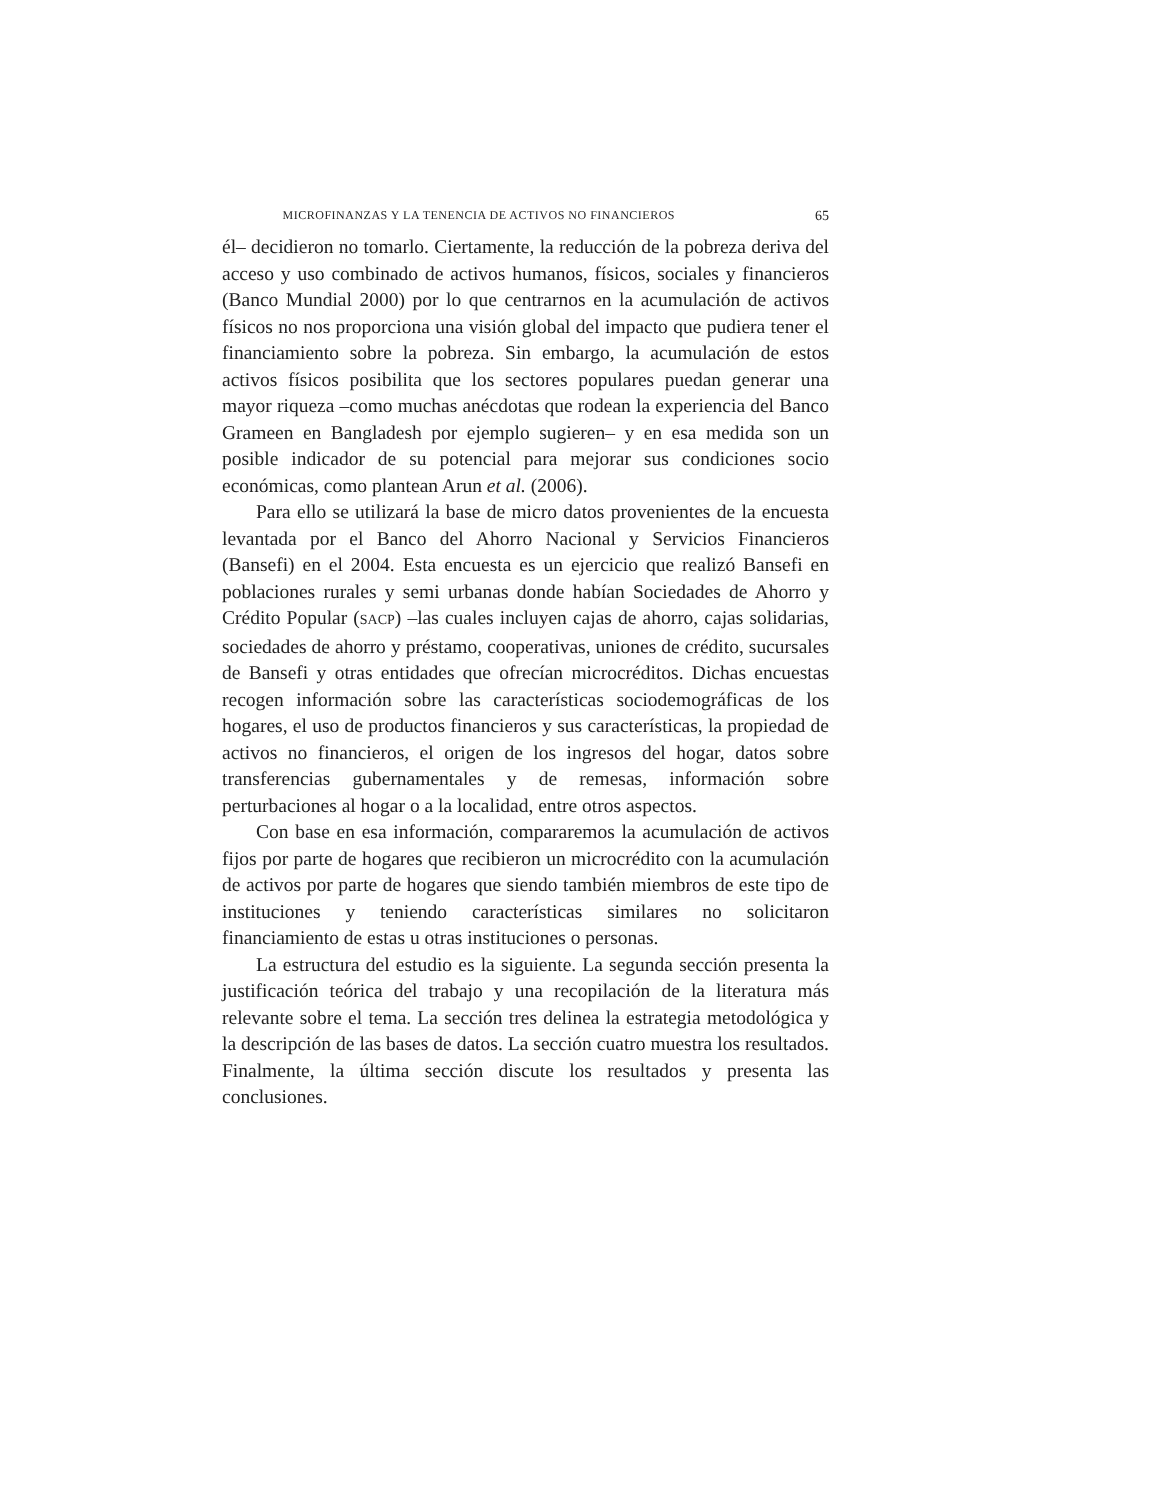MICROFINANZAS Y LA TENENCIA DE ACTIVOS NO FINANCIEROS 65
él– decidieron no tomarlo. Ciertamente, la reducción de la pobreza deriva del acceso y uso combinado de activos humanos, físicos, sociales y financieros (Banco Mundial 2000) por lo que centrarnos en la acumulación de activos físicos no nos proporciona una visión global del impacto que pudiera tener el financiamiento sobre la pobreza. Sin embargo, la acumulación de estos activos físicos posibilita que los sectores populares puedan generar una mayor riqueza –como muchas anécdotas que rodean la experiencia del Banco Grameen en Bangladesh por ejemplo sugieren– y en esa medida son un posible indicador de su potencial para mejorar sus condiciones socio económicas, como plantean Arun et al. (2006).
Para ello se utilizará la base de micro datos provenientes de la encuesta levantada por el Banco del Ahorro Nacional y Servicios Financieros (Bansefi) en el 2004. Esta encuesta es un ejercicio que realizó Bansefi en poblaciones rurales y semi urbanas donde habían Sociedades de Ahorro y Crédito Popular (SACP) –las cuales incluyen cajas de ahorro, cajas solidarias, sociedades de ahorro y préstamo, cooperativas, uniones de crédito, sucursales de Bansefi y otras entidades que ofrecían microcréditos. Dichas encuestas recogen información sobre las características sociodemográficas de los hogares, el uso de productos financieros y sus características, la propiedad de activos no financieros, el origen de los ingresos del hogar, datos sobre transferencias gubernamentales y de remesas, información sobre perturbaciones al hogar o a la localidad, entre otros aspectos.
Con base en esa información, compararemos la acumulación de activos fijos por parte de hogares que recibieron un microcrédito con la acumulación de activos por parte de hogares que siendo también miembros de este tipo de instituciones y teniendo características similares no solicitaron financiamiento de estas u otras instituciones o personas.
La estructura del estudio es la siguiente. La segunda sección presenta la justificación teórica del trabajo y una recopilación de la literatura más relevante sobre el tema. La sección tres delinea la estrategia metodológica y la descripción de las bases de datos. La sección cuatro muestra los resultados. Finalmente, la última sección discute los resultados y presenta las conclusiones.